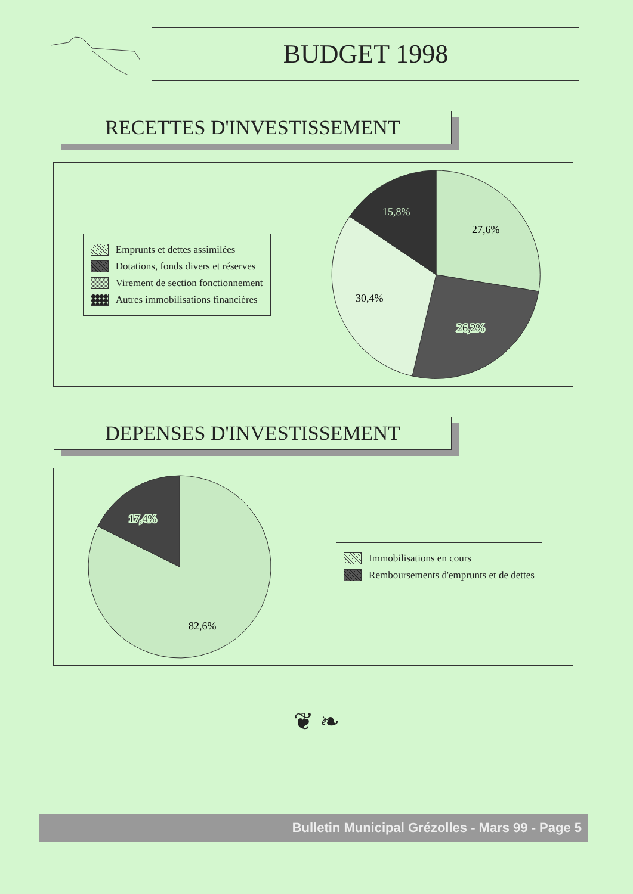BUDGET 1998
RECETTES D'INVESTISSEMENT
Emprunts et dettes assimilées
Dotations, fonds divers et réserves
Virement de section fonctionnement
Autres immobilisations financières
27,6%
26,2%
30,4%
15,8%
DEPENSES D'INVESTISSEMENT
17,4%
82,6%
Immobilisations en cours
Remboursements d'emprunts et de dettes
❦ ❧
Bulletin Municipal Grézolles - Mars 99 - Page 5